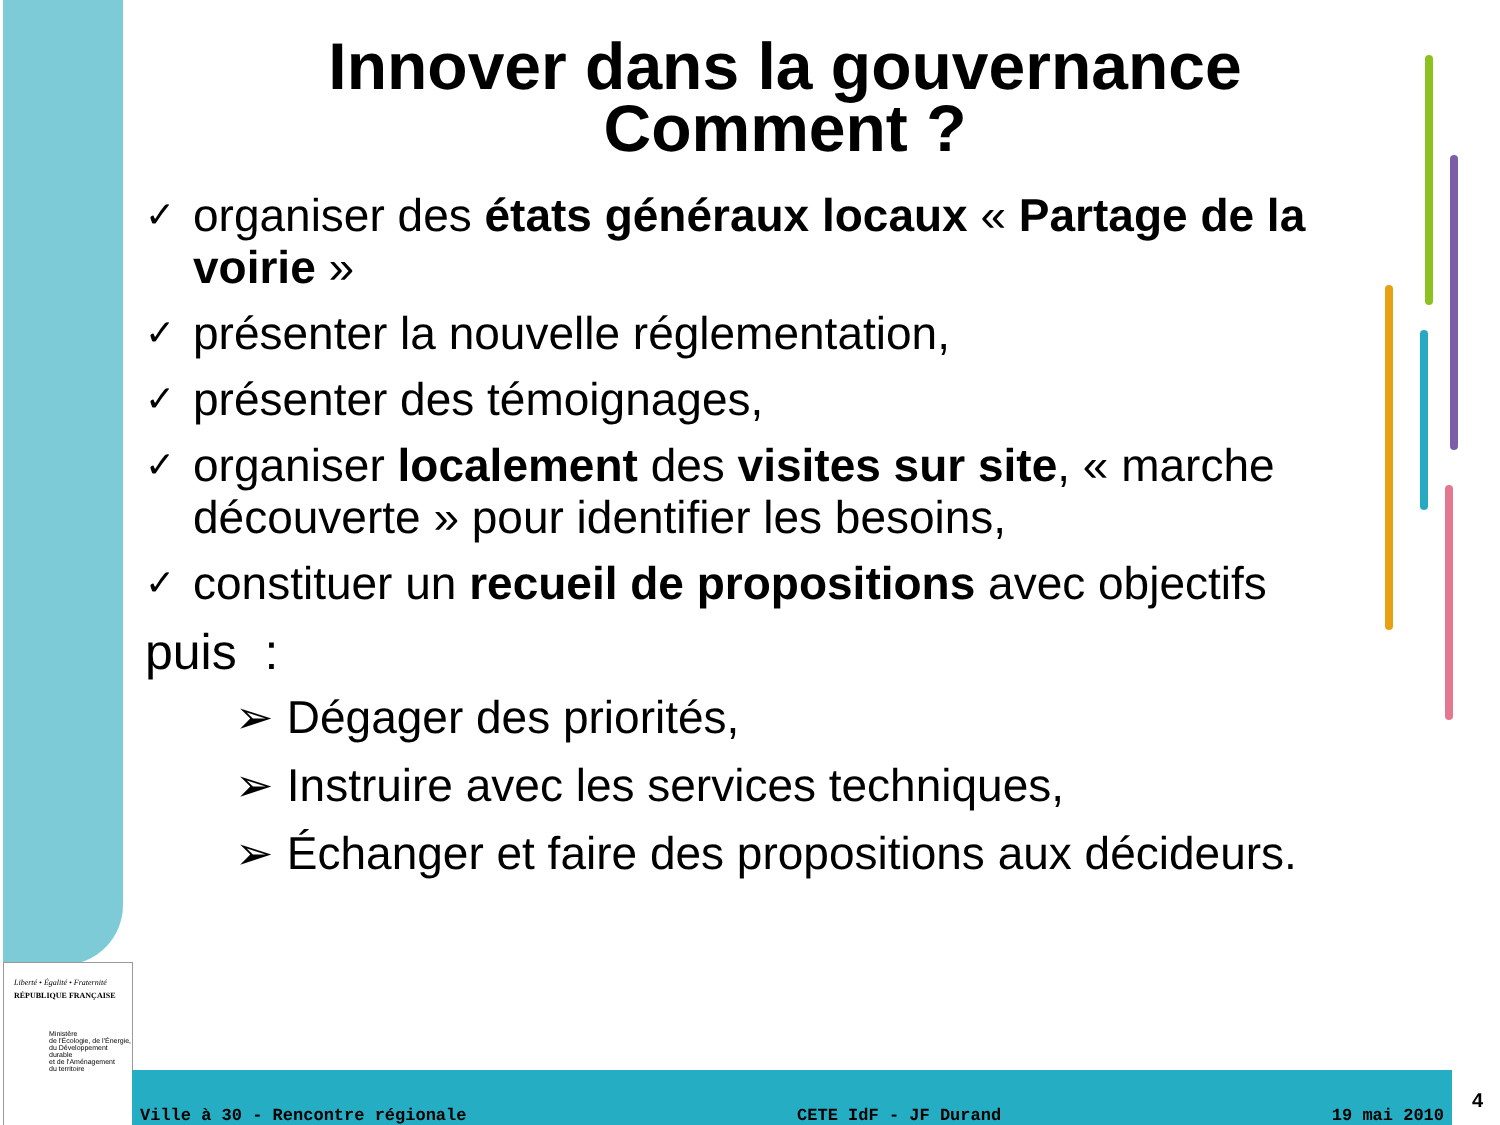Innover dans la gouvernance
Comment ?
✓ organiser des états généraux locaux « Partage de la voirie »
✓ présenter la nouvelle réglementation,
✓ présenter des témoignages,
✓ organiser localement des visites sur site, « marche découverte » pour identifier les besoins,
✓ constituer un recueil de propositions avec objectifs
puis :
➢ Dégager des priorités,
➢ Instruire avec les services techniques,
➢ Échanger et faire des propositions aux décideurs.
Liberté • Égalité • Fraternité
RÉPUBLIQUE FRANÇAISE
Ministère
de l'Écologie, de l'Énergie,
du Développement durable
et de l'Aménagement
du territoire
Ville à 30 - Rencontre régionale CETE IdF - JF Durand 19 mai 2010 4